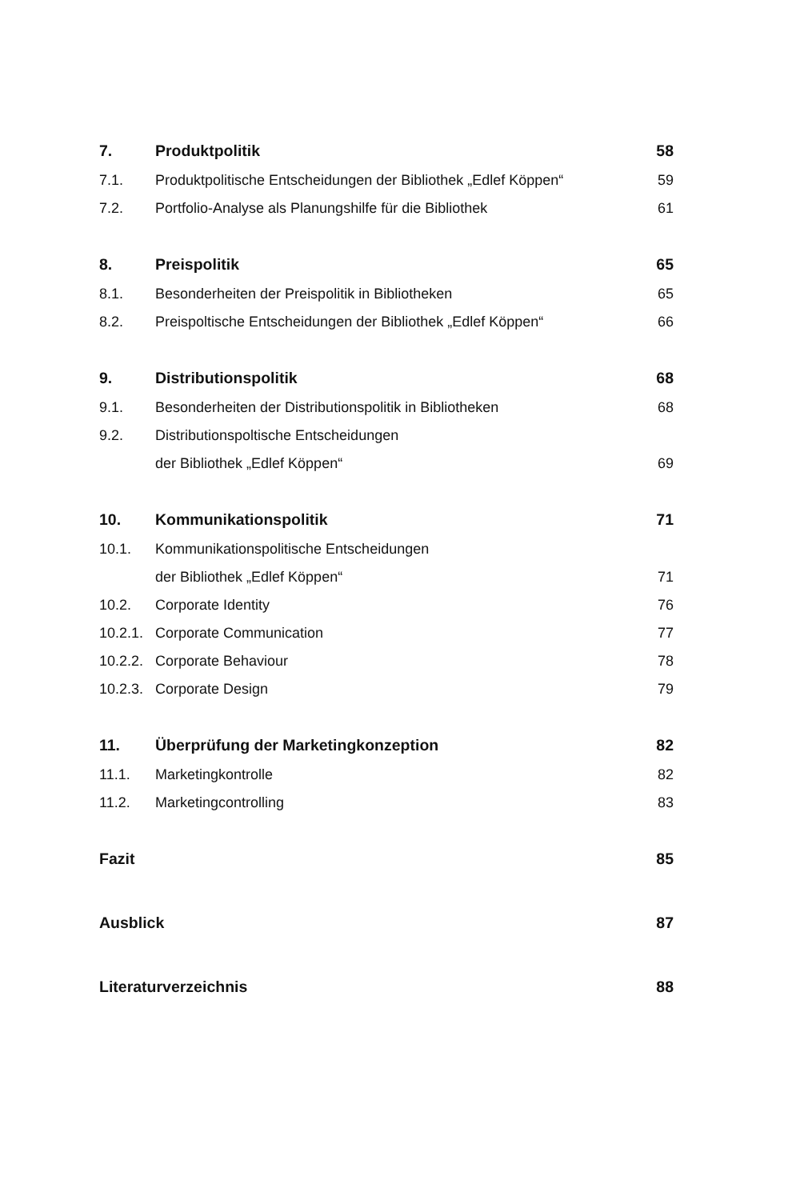| 7. | Produktpolitik | 58 |
| 7.1. | Produktpolitische Entscheidungen der Bibliothek „Edlef Köppen“ | 59 |
| 7.2. | Portfolio-Analyse als Planungshilfe für die Bibliothek | 61 |
| 8. | Preispolitik | 65 |
| 8.1. | Besonderheiten der Preispolitik in Bibliotheken | 65 |
| 8.2. | Preispoltische Entscheidungen der Bibliothek „Edlef Köppen“ | 66 |
| 9. | Distributionspolitik | 68 |
| 9.1. | Besonderheiten der Distributionspolitik in Bibliotheken | 68 |
| 9.2. | Distributionspoltische Entscheidungen | |
| | der Bibliothek „Edlef Köppen“ | 69 |
| 10. | Kommunikationspolitik | 71 |
| 10.1. | Kommunikationspolitische Entscheidungen | |
| | der Bibliothek „Edlef Köppen“ | 71 |
| 10.2. | Corporate Identity | 76 |
| 10.2.1. | Corporate Communication | 77 |
| 10.2.2. | Corporate Behaviour | 78 |
| 10.2.3. | Corporate Design | 79 |
| 11. | Überprüfung der Marketingkonzeption | 82 |
| 11.1. | Marketingkontrolle | 82 |
| 11.2. | Marketingcontrolling | 83 |
| Fazit | | 85 |
| Ausblick | | 87 |
| Literaturverzeichnis | | 88 |